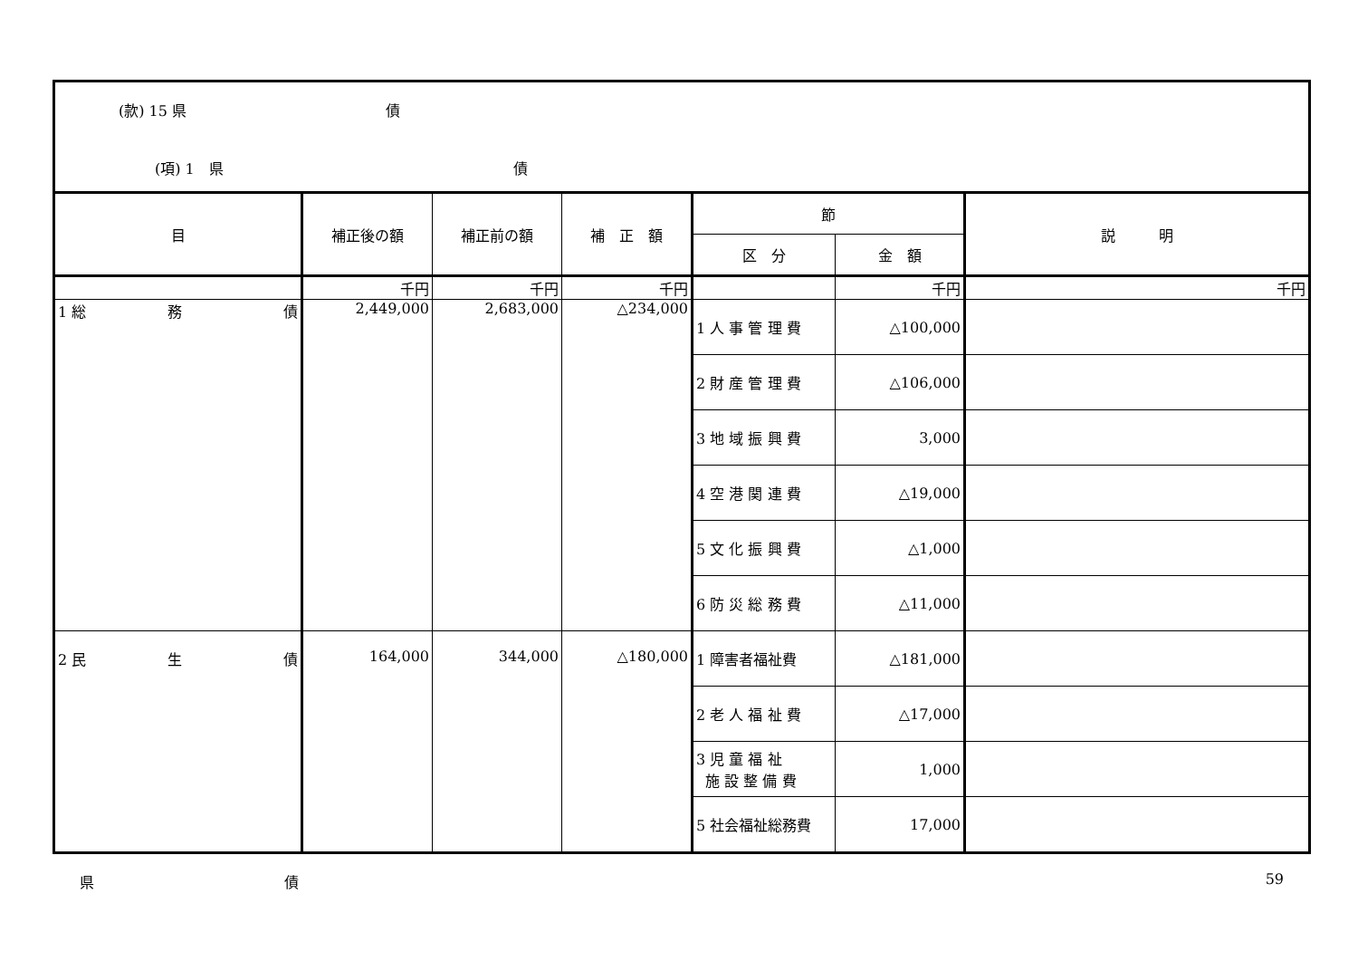| (款) 15 県 債 (項) 1 県 債 | | | | | | |
| 目 | 補正後の額 | 補正前の額 | 補 正 額 | 節 | | 説 明 |
| | | | | 区 分 | 金 額 | |
| | 千円 | 千円 | 千円 | | 千円 | 千円 |
| 1 総 務 債 | 2,449,000 | 2,683,000 | △234,000 | 1 人 事 管 理 費 | △100,000 | |
| | | | | 2 財 産 管 理 費 | △106,000 | |
| | | | | 3 地 域 振 興 費 | 3,000 | |
| | | | | 4 空 港 関 連 費 | △19,000 | |
| | | | | 5 文 化 振 興 費 | △1,000 | |
| | | | | 6 防 災 総 務 費 | △11,000 | |
| 2 民 生 債 | 164,000 | 344,000 | △180,000 | 1 障害者福祉費 | △181,000 | |
| | | | | 2 老 人 福 祉 費 | △17,000 | |
| | | | | 3 児 童 福 祉 施 設 整 備 費 | 1,000 | |
| | | | | 5 社会福祉総務費 | 17,000 | |
県 債 59